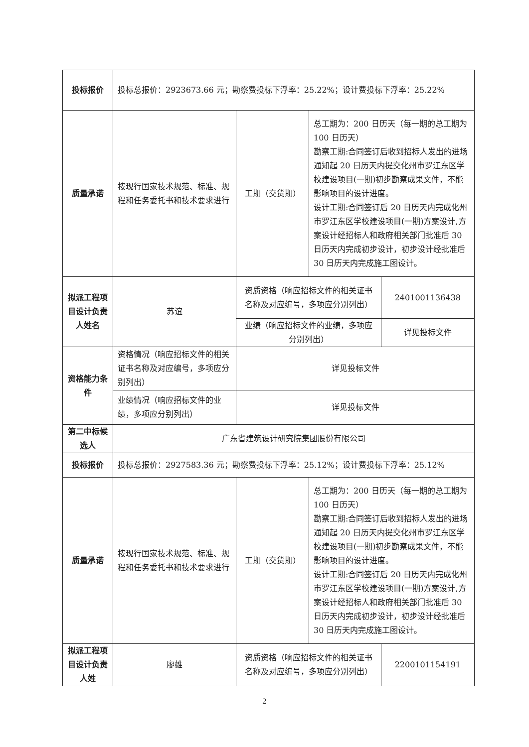| 投标报价 | 投标总报价：2923673.66 元；勘察费投标下浮率：25.22%；设计费投标下浮率：25.22% | | | |
| 质量承诺 | 按现行国家技术规范、标准、规程和任务委托书和技术要求进行 | 工期（交货期） | 总工期为：200 日历天（每一期的总工期为 100 日历天） 勘察工期:合同签订后收到招标人发出的进场通知起 20 日历天内提交化州市罗江东区学校建设项目(一期)初步勘察成果文件，不能影响项目的设计进度。 设计工期:合同签订后 20 日历天内完成化州市罗江东区学校建设项目(一期)方案设计,方案设计经招标人和政府相关部门批准后 30 日历天内完成初步设计，初步设计经批准后 30 日历天内完成施工图设计。 | |
| 拟派工程项目设计负责人姓名 | 苏谊 | 资质资格（响应招标文件的相关证书名称及对应编号，多项应分别列出） | | 2401001136438 |
| | | 业绩（响应招标文件的业绩，多项应分别列出） | | 详见投标文件 |
| 资格能力条件 | 资格情况（响应招标文件的相关证书名称及对应编号，多项应分别列出） | 详见投标文件 | | |
| | 业绩情况（响应招标文件的业绩，多项应分别列出） | 详见投标文件 | | |
| 第二中标候选人 | 广东省建筑设计研究院集团股份有限公司 | | | |
| 投标报价 | 投标总报价：2927583.36 元；勘察费投标下浮率：25.12%；设计费投标下浮率：25.12% | | | |
| 质量承诺 | 按现行国家技术规范、标准、规程和任务委托书和技术要求进行 | 工期（交货期） | 总工期为：200 日历天（每一期的总工期为 100 日历天） 勘察工期:合同签订后收到招标人发出的进场通知起 20 日历天内提交化州市罗江东区学校建设项目(一期)初步勘察成果文件，不能影响项目的设计进度。 设计工期:合同签订后 20 日历天内完成化州市罗江东区学校建设项目(一期)方案设计,方案设计经招标人和政府相关部门批准后 30 日历天内完成初步设计，初步设计经批准后 30 日历天内完成施工图设计。 | |
| 拟派工程项目设计负责人姓 | 廖雄 | 资质资格（响应招标文件的相关证书名称及对应编号，多项应分别列出） | | 2200101154191 |
2